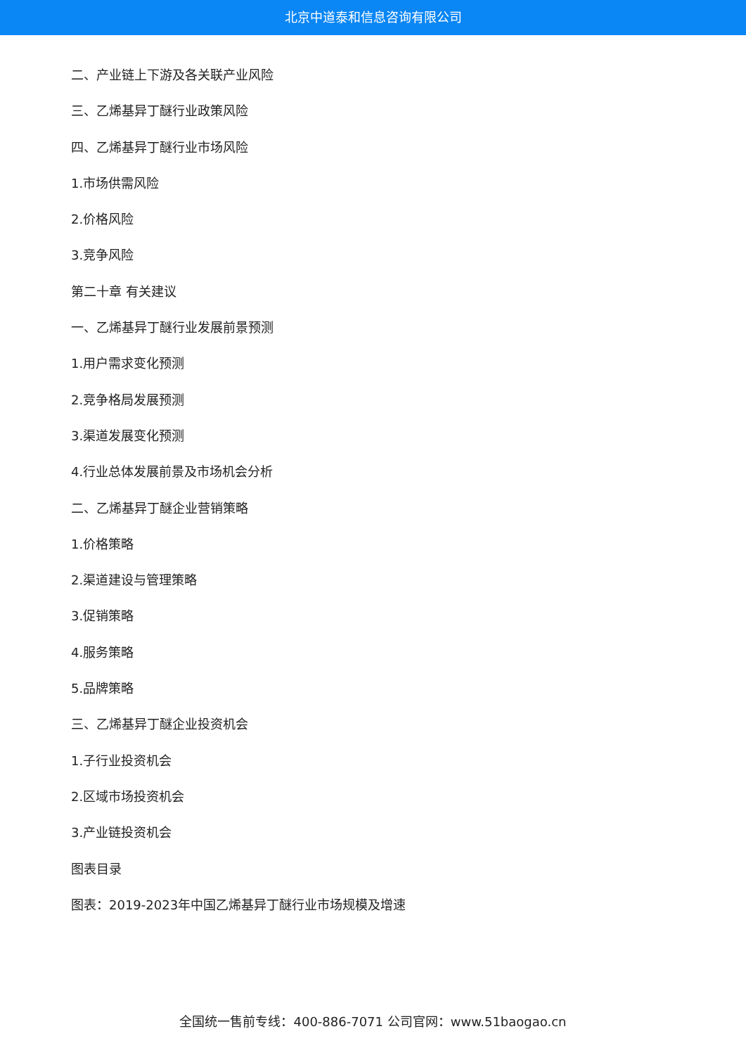北京中道泰和信息咨询有限公司
二、产业链上下游及各关联产业风险
三、乙烯基异丁醚行业政策风险
四、乙烯基异丁醚行业市场风险
1.市场供需风险
2.价格风险
3.竞争风险
第二十章 有关建议
一、乙烯基异丁醚行业发展前景预测
1.用户需求变化预测
2.竞争格局发展预测
3.渠道发展变化预测
4.行业总体发展前景及市场机会分析
二、乙烯基异丁醚企业营销策略
1.价格策略
2.渠道建设与管理策略
3.促销策略
4.服务策略
5.品牌策略
三、乙烯基异丁醚企业投资机会
1.子行业投资机会
2.区域市场投资机会
3.产业链投资机会
图表目录
图表：2019-2023年中国乙烯基异丁醚行业市场规模及增速
全国统一售前专线：400-886-7071 公司官网：www.51baogao.cn